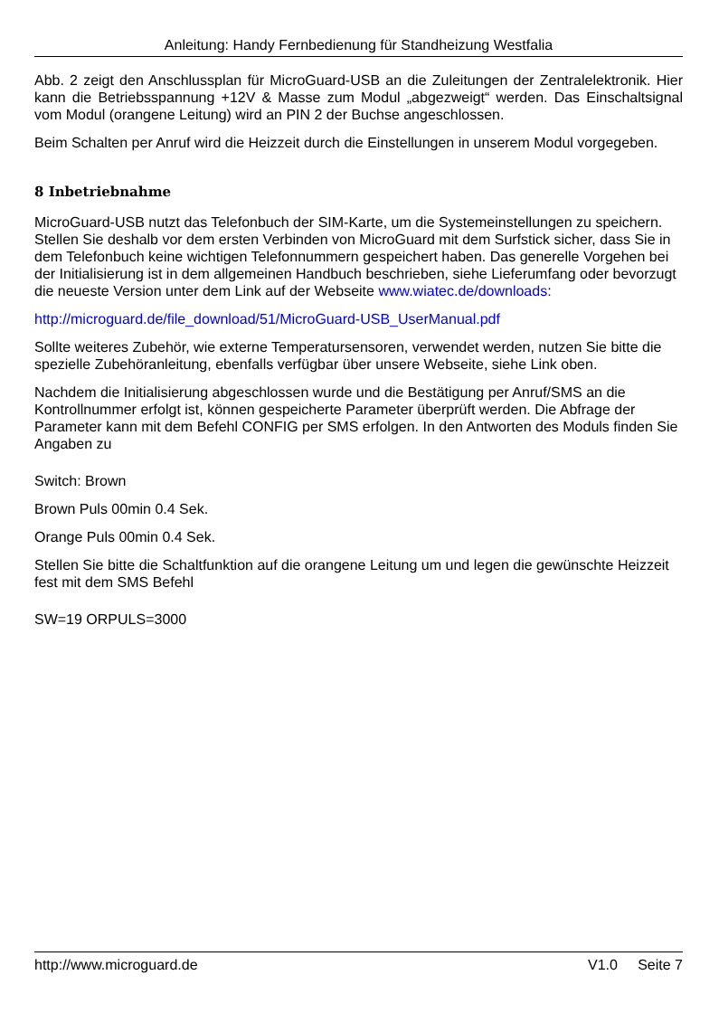Anleitung: Handy Fernbedienung für Standheizung Westfalia
Abb. 2 zeigt den Anschlussplan für MicroGuard-USB an die Zuleitungen der Zentralelektronik. Hier kann die Betriebsspannung +12V & Masse zum Modul „abgezweigt“ werden. Das Einschaltsignal vom Modul (orangene Leitung) wird an PIN 2 der Buchse angeschlossen.
Beim Schalten per Anruf wird die Heizzeit durch die Einstellungen in unserem Modul vorgegeben.
8 Inbetriebnahme
MicroGuard-USB nutzt das Telefonbuch der SIM-Karte, um die Systemeinstellungen zu speichern. Stellen Sie deshalb vor dem ersten Verbinden von MicroGuard mit dem Surfstick sicher, dass Sie in dem Telefonbuch keine wichtigen Telefonnummern gespeichert haben. Das generelle Vorgehen bei der Initialisierung ist in dem allgemeinen Handbuch beschrieben, siehe Lieferumfang oder bevorzugt die neueste Version unter dem Link auf der Webseite www.wiatec.de/downloads:
http://microguard.de/file_download/51/MicroGuard-USB_UserManual.pdf
Sollte weiteres Zubehör, wie externe Temperatursensoren, verwendet werden, nutzen Sie bitte die spezielle Zubehöranleitung, ebenfalls verfügbar über unsere Webseite, siehe Link oben.
Nachdem die Initialisierung abgeschlossen wurde und die Bestätigung per Anruf/SMS an die Kontrollnummer erfolgt ist, können gespeicherte Parameter überprüft werden. Die Abfrage der Parameter kann mit dem Befehl CONFIG per SMS erfolgen. In den Antworten des Moduls finden Sie Angaben zu
Switch: Brown
Brown Puls 00min 0.4 Sek.
Orange Puls 00min 0.4 Sek.
Stellen Sie bitte die Schaltfunktion auf die orangene Leitung um und legen die gewünschte Heizzeit fest mit dem SMS Befehl
SW=19 ORPULS=3000
http://www.microguard.de V1.0 Seite 7